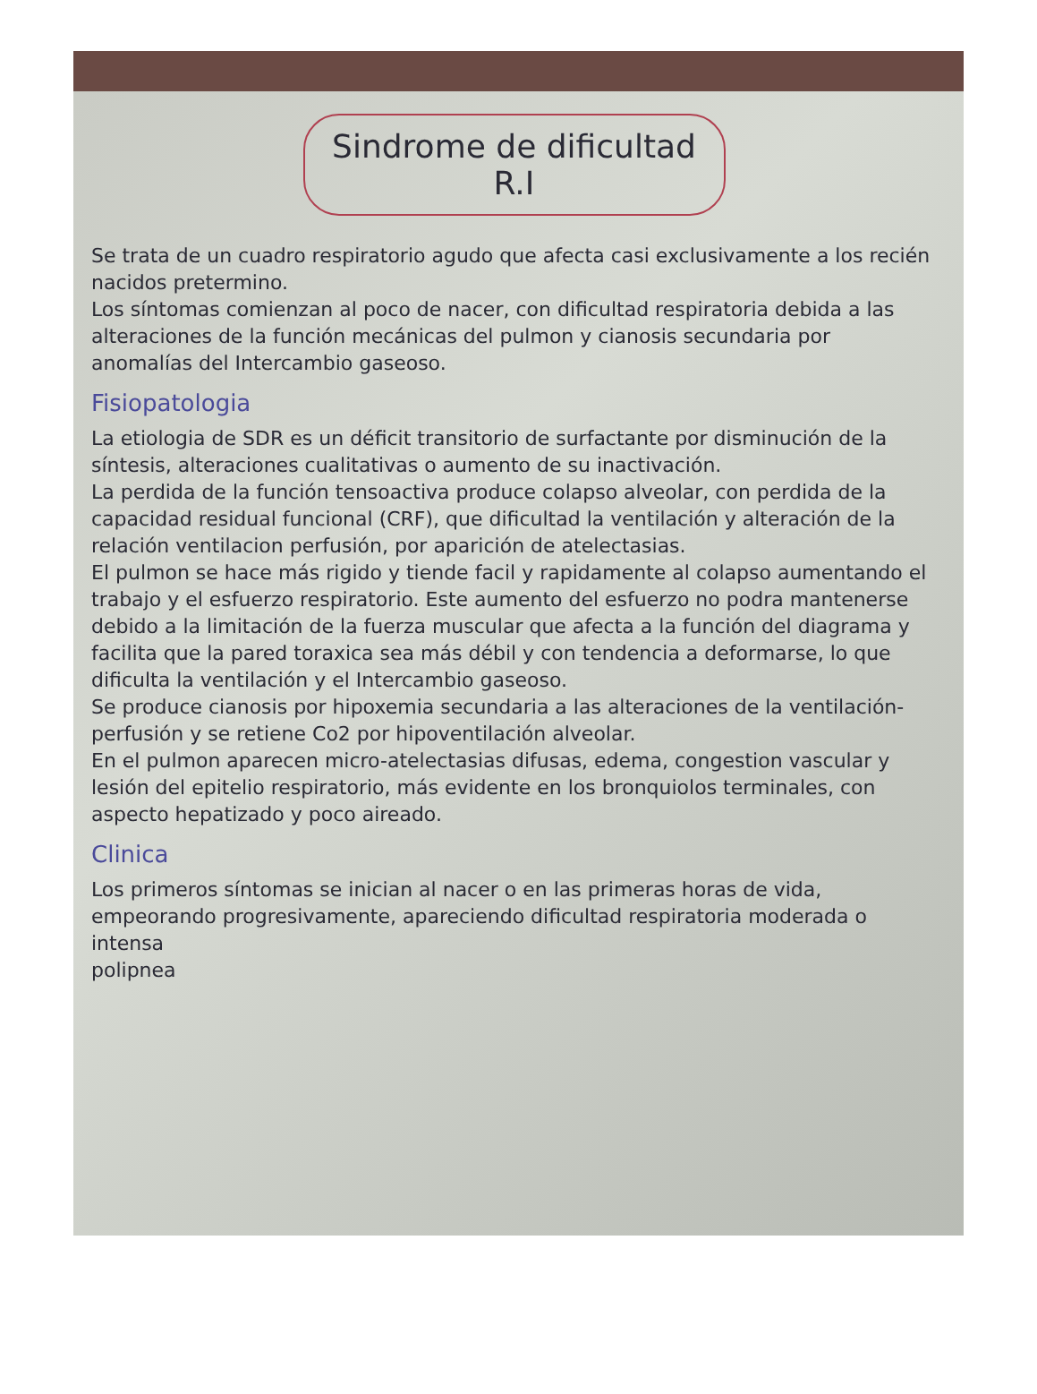Sindrome de dificultad R.I
Se trata de un cuadro respiratorio agudo que afecta casi exclusivamente a los recién nacidos pretermino.
Los síntomas comienzan al poco de nacer, con dificultad respiratoria debida a las alteraciones de la función mecánicas del pulmon y cianosis secundaria por anomalías del Intercambio gaseoso.
Fisiopatologia
La etiologia de SDR es un déficit transitorio de surfactante por disminución de la síntesis, alteraciones cualitativas o aumento de su inactivación.
La perdida de la función tensoactiva produce colapso alveolar, con perdida de la capacidad residual funcional (CRF), que dificultad la ventilación y alteración de la relación ventilacion perfusión, por aparición de atelectasias.
El pulmon se hace más rigido y tiende facil y rapidamente al colapso aumentando el trabajo y el esfuerzo respiratorio. Este aumento del esfuerzo no podra mantenerse debido a la limitación de la fuerza muscular que afecta a la función del diagrama y facilita que la pared toraxica sea más débil y con tendencia a deformarse, lo que dificulta la ventilación y el Intercambio gaseoso.
Se produce cianosis por hipoxemia secundaria a las alteraciones de la ventilación-perfusión y se retiene Co2 por hipoventilación alveolar.
En el pulmon aparecen micro-atelectasias difusas, edema, congestion vascular y lesión del epitelio respiratorio, más evidente en los bronquiolos terminales, con aspecto hepatizado y poco aireado.
Clinica
Los primeros síntomas se inician al nacer o en las primeras horas de vida, empeorando progresivamente, apareciendo dificultad respiratoria moderada o intensa
polipnea